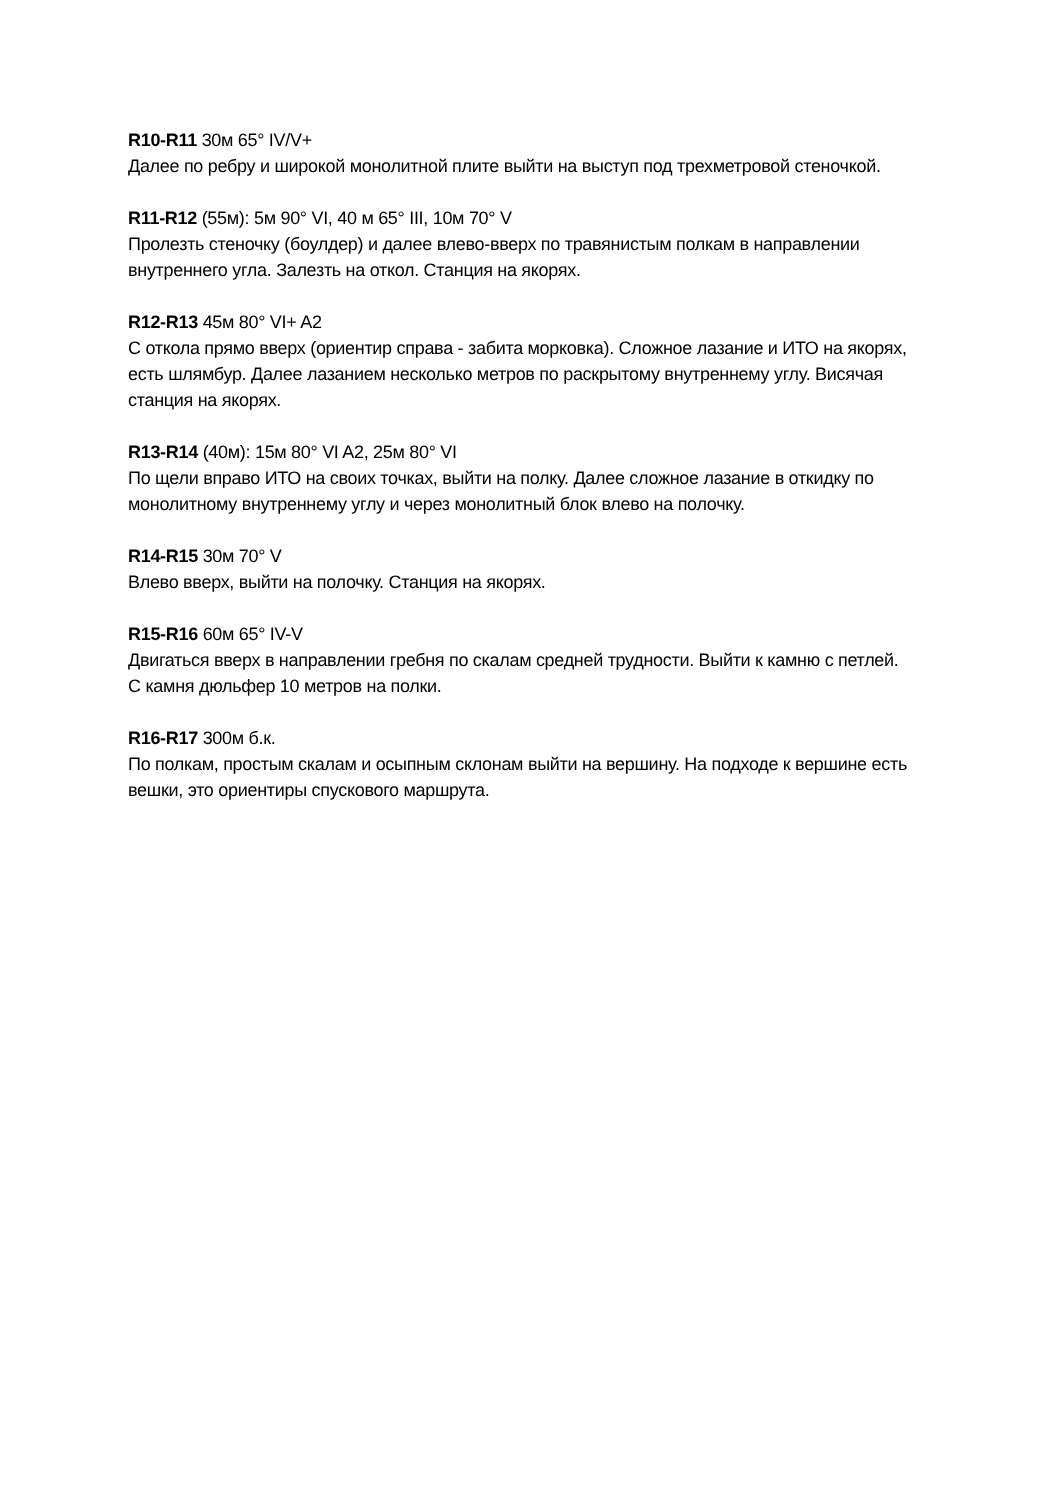R10-R11 30м 65° IV/V+
Далее по ребру и широкой монолитной плите выйти на выступ под трехметровой стеночкой.
R11-R12 (55м): 5м 90° VI, 40 м 65° III, 10м 70° V
Пролезть стеночку (боулдер) и далее влево-вверх по травянистым полкам в направлении внутреннего угла. Залезть на откол. Станция на якорях.
R12-R13 45м 80° VI+ A2
С откола прямо вверх (ориентир справа - забита морковка). Сложное лазание и ИТО на якорях, есть шлямбур. Далее лазанием несколько метров по раскрытому внутреннему углу. Висячая станция на якорях.
R13-R14 (40м): 15м 80° VI A2, 25м 80° VI
По щели вправо ИТО на своих точках, выйти на полку. Далее сложное лазание в откидку по монолитному внутреннему углу и через монолитный блок влево на полочку.
R14-R15 30м 70° V
Влево вверх, выйти на полочку. Станция на якорях.
R15-R16 60м 65° IV-V
Двигаться вверх в направлении гребня по скалам средней трудности. Выйти к камню с петлей.
С камня дюльфер 10 метров на полки.
R16-R17 300м б.к.
По полкам, простым скалам и осыпным склонам выйти на вершину. На подходе к вершине есть вешки, это ориентиры спускового маршрута.